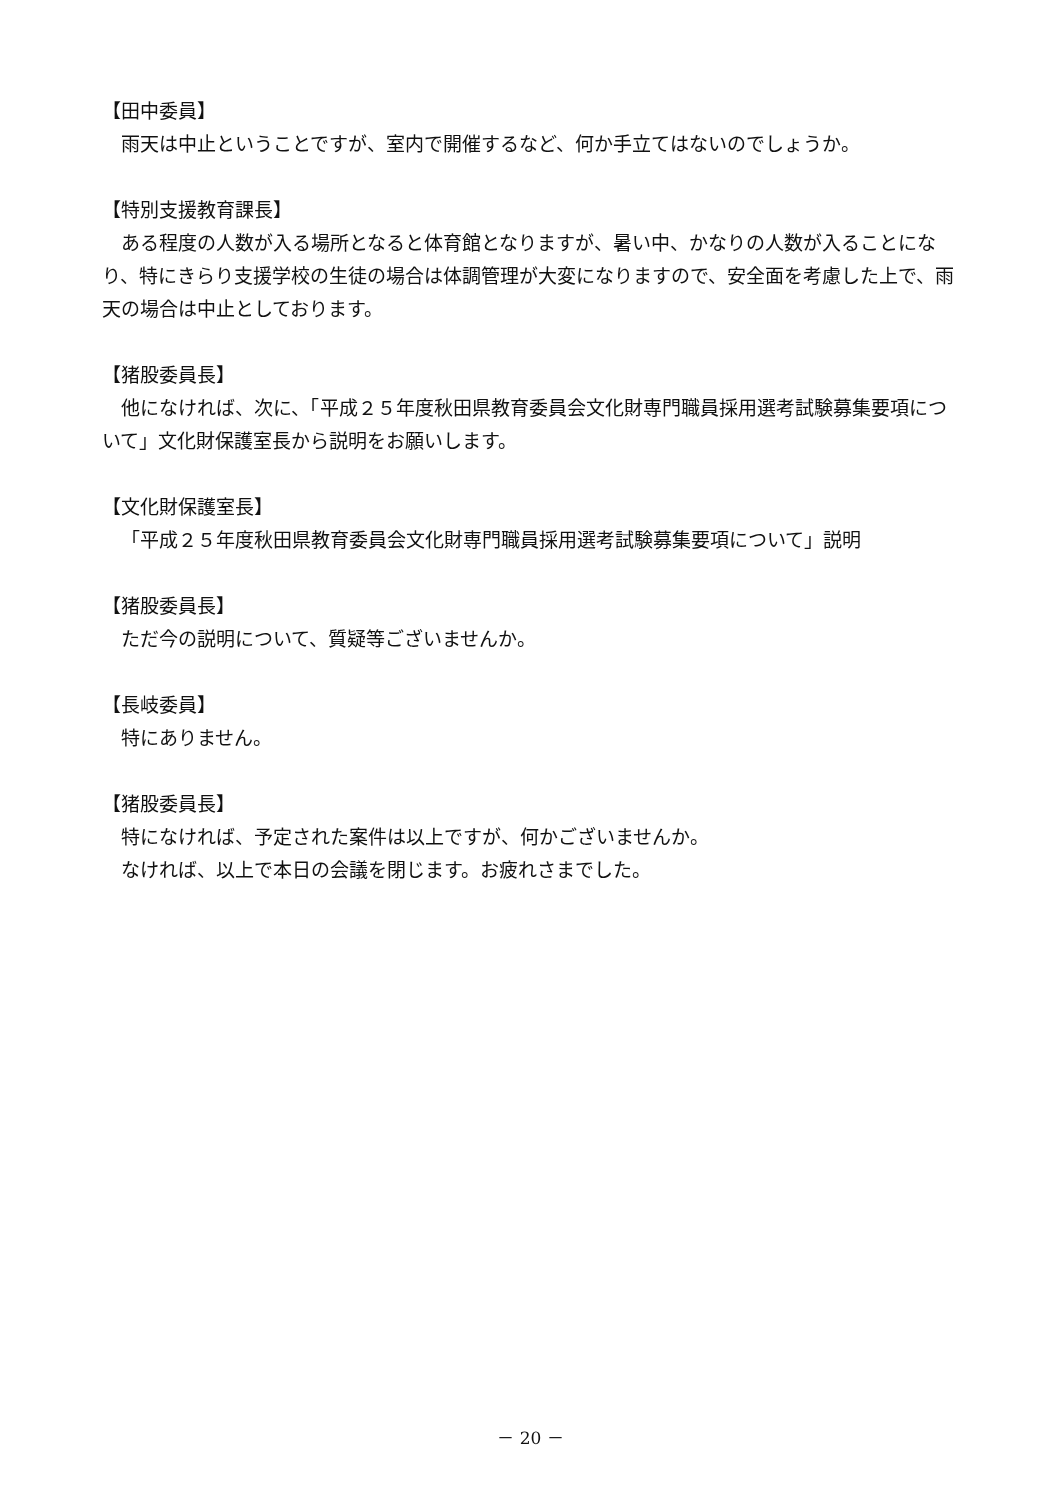【田中委員】
雨天は中止ということですが、室内で開催するなど、何か手立てはないのでしょうか。
【特別支援教育課長】
ある程度の人数が入る場所となると体育館となりますが、暑い中、かなりの人数が入ることになり、特にきらり支援学校の生徒の場合は体調管理が大変になりますので、安全面を考慮した上で、雨天の場合は中止としております。
【猪股委員長】
他になければ、次に、「平成２５年度秋田県教育委員会文化財専門職員採用選考試験募集要項について」文化財保護室長から説明をお願いします。
【文化財保護室長】
「平成２５年度秋田県教育委員会文化財専門職員採用選考試験募集要項について」説明
【猪股委員長】
ただ今の説明について、質疑等ございませんか。
【長岐委員】
特にありません。
【猪股委員長】
特になければ、予定された案件は以上ですが、何かございませんか。
なければ、以上で本日の会議を閉じます。お疲れさまでした。
－ 20 －